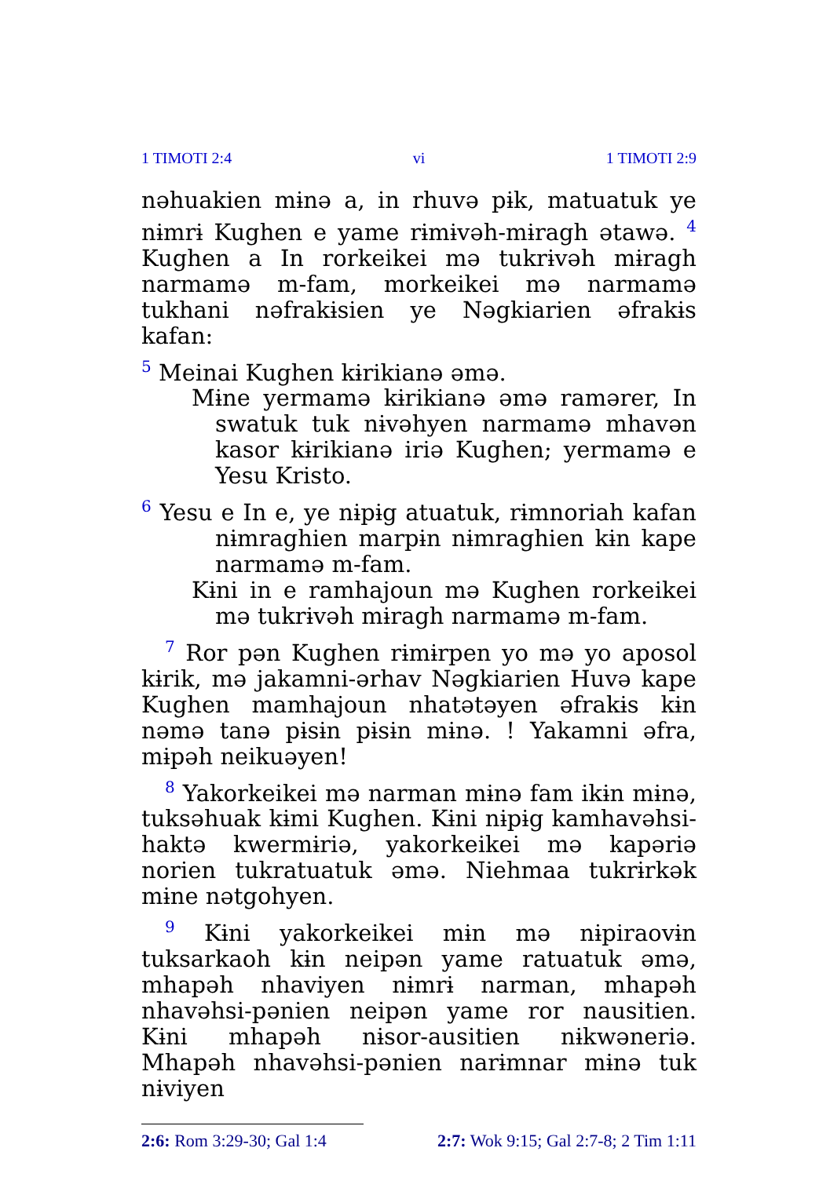1 TIMOTI 2:4 vi 1 TIMOTI 2:9
nəhuakien mɨnə a, in rhuvə pɨk, matuatuk ye nɨmrɨ Kughen e yame rɨmɨvəh-mɨragh ətawə. <sup>4</sup> Kughen a In rorkeikei mə tukrɨvəh mɨragh narmamə m-fam, morkeikei mə narmamə tukhani nəfrakɨsien ye Nəgkiarien əfrakɨs kafan:
<sup>5</sup> Meinai Kughen kɨrikianə əmə.
Mɨne yermamə kɨrikianə əmə ramərer, In swatuk tuk nɨvəhyen narmamə mhavən kasor kɨrikianə iriə Kughen; yermamə e Yesu Kristo.
<sup>6</sup> Yesu e In e, ye nɨpɨg atuatuk, rɨmnoriah kafan nɨmraghien marpɨn nɨmraghien kɨn kape narmamə m-fam.
Kɨni in e ramhajoun mə Kughen rorkeikei mə tukrɨvəh mɨragh narmamə m-fam.
<sup>7</sup> Ror pən Kughen rɨmɨrpen yo mə yo aposol kɨrik, mə jakamni-ərhav Nəgkiarien Huvə kape Kughen mamhajoun nhatətəyen əfrakɨs kɨn nəmə tanə pɨsɨn pɨsɨn mɨnə. ! Yakamni əfra, mɨpəh neikuəyen!
<sup>8</sup> Yakorkeikei mə narman mɨnə fam ikɨn mɨnə, tuksəhuak kɨmi Kughen. Kɨni nɨpɨg kamhavəhsi-haktə kwermɨriə, yakorkeikei mə kapəriə norien tukratuatuk əmə. Niehmaa tukrɨrkək mɨne nətgohyen.
<sup>9</sup> Kɨni yakorkeikei mɨn mə nɨpiraovɨn tuksarkaoh kɨn neipən yame ratuatuk əmə, mhapəh nhaviyen nɨmrɨ narman, mhapəh nhavəhsi-pənien neipən yame ror nausitien. Kɨni mhapəh nɨsor-ausitien nɨkwəneriə. Mhapəh nhavəhsi-pənien narɨmnar mɨnə tuk nɨviyen
2:6: Rom 3:29-30; Gal 1:4 2:7: Wok 9:15; Gal 2:7-8; 2 Tim 1:11